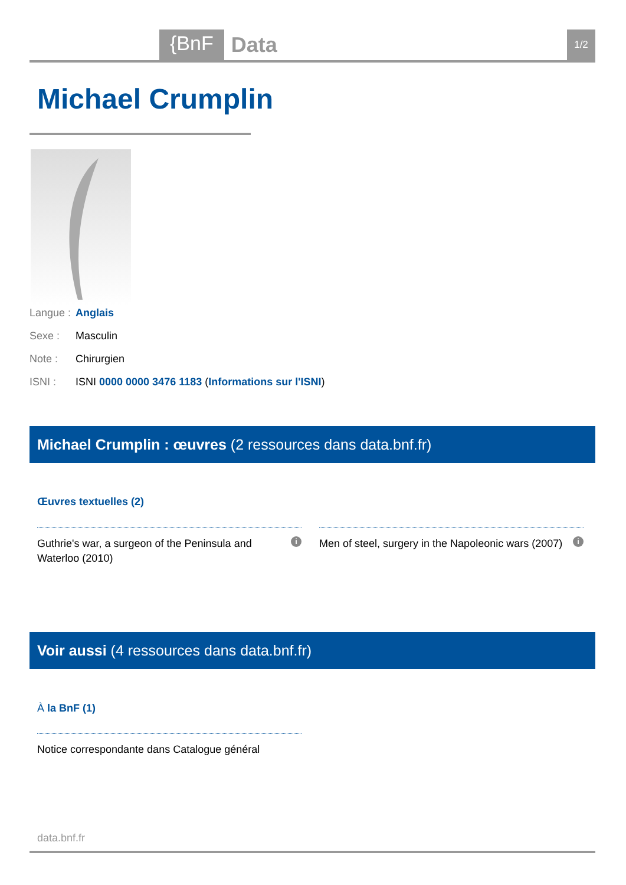{BnF Data 1/2
Michael Crumplin
Langue : Anglais
Sexe : Masculin
Note : Chirurgien
ISNI : ISNI 0000 0000 3476 1183 (Informations sur l'ISNI)
Michael Crumplin : œuvres (2 ressources dans data.bnf.fr)
Œuvres textuelles (2)
i Guthrie's war, a surgeon of the Peninsula and Waterloo (2010)
i Men of steel, surgery in the Napoleonic wars (2007)
Voir aussi (4 ressources dans data.bnf.fr)
À la BnF (1)
Notice correspondante dans Catalogue général
data.bnf.fr